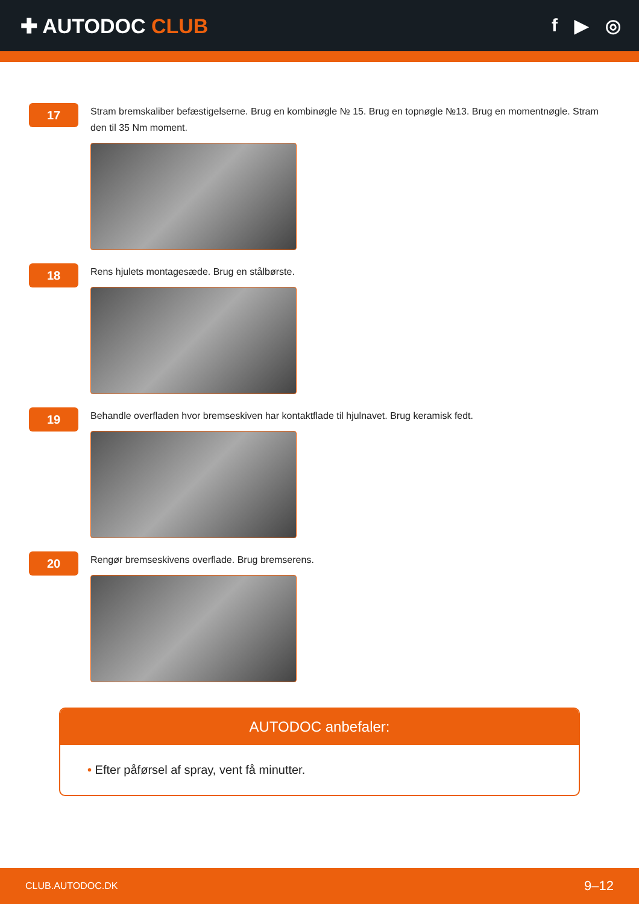✚ AUTODOC CLUB f ▶ ◎
17
Stram bremskaliber befæstigelserne. Brug en kombinøgle № 15. Brug en topnøgle №13. Brug en momentnøgle. Stram den til 35 Nm moment.
18
Rens hjulets montagesæde. Brug en stålbørste.
19
Behandle overfladen hvor bremseskiven har kontaktflade til hjulnavet. Brug keramisk fedt.
20
Rengør bremseskivens overflade. Brug bremserens.
AUTODOC anbefaler:
• Efter påførsel af spray, vent få minutter.
CLUB.AUTODOC.DK 9–12